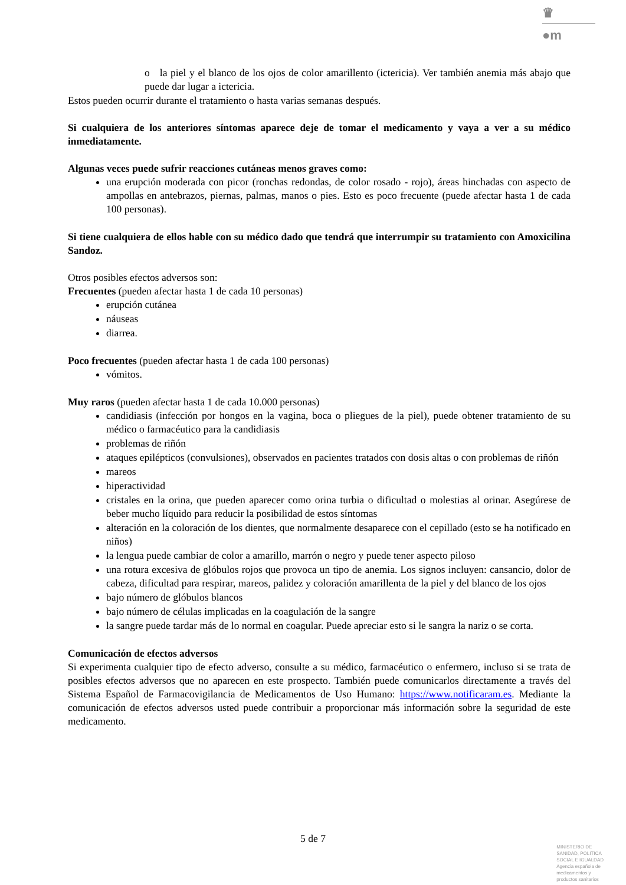♛
●m
o la piel y el blanco de los ojos de color amarillento (ictericia). Ver también anemia más abajo que puede dar lugar a ictericia.
Estos pueden ocurrir durante el tratamiento o hasta varias semanas después.
Si cualquiera de los anteriores síntomas aparece deje de tomar el medicamento y vaya a ver a su médico inmediatamente.
Algunas veces puede sufrir reacciones cutáneas menos graves como:
una erupción moderada con picor (ronchas redondas, de color rosado - rojo), áreas hinchadas con aspecto de ampollas en antebrazos, piernas, palmas, manos o pies. Esto es poco frecuente (puede afectar hasta 1 de cada 100 personas).
Si tiene cualquiera de ellos hable con su médico dado que tendrá que interrumpir su tratamiento con Amoxicilina Sandoz.
Otros posibles efectos adversos son:
Frecuentes (pueden afectar hasta 1 de cada 10 personas)
erupción cutánea
náuseas
diarrea.
Poco frecuentes (pueden afectar hasta 1 de cada 100 personas)
vómitos.
Muy raros (pueden afectar hasta 1 de cada 10.000 personas)
candidiasis (infección por hongos en la vagina, boca o pliegues de la piel), puede obtener tratamiento de su médico o farmacéutico para la candidiasis
problemas de riñón
ataques epilépticos (convulsiones), observados en pacientes tratados con dosis altas o con problemas de riñón
mareos
hiperactividad
cristales en la orina, que pueden aparecer como orina turbia o dificultad o molestias al orinar. Asegúrese de beber mucho líquido para reducir la posibilidad de estos síntomas
alteración en la coloración de los dientes, que normalmente desaparece con el cepillado (esto se ha notificado en niños)
la lengua puede cambiar de color a amarillo, marrón o negro y puede tener aspecto piloso
una rotura excesiva de glóbulos rojos que provoca un tipo de anemia. Los signos incluyen: cansancio, dolor de cabeza, dificultad para respirar, mareos, palidez y coloración amarillenta de la piel y del blanco de los ojos
bajo número de glóbulos blancos
bajo número de células implicadas en la coagulación de la sangre
la sangre puede tardar más de lo normal en coagular. Puede apreciar esto si le sangra la nariz o se corta.
Comunicación de efectos adversos
Si experimenta cualquier tipo de efecto adverso, consulte a su médico, farmacéutico o enfermero, incluso si se trata de posibles efectos adversos que no aparecen en este prospecto. También puede comunicarlos directamente a través del Sistema Español de Farmacovigilancia de Medicamentos de Uso Humano: https://www.notificaram.es. Mediante la comunicación de efectos adversos usted puede contribuir a proporcionar más información sobre la seguridad de este medicamento.
5 de 7
MINISTERIO DE
SANIDAD, POLITICA
SOCIAL E IGUALDAD
Agencia española de
medicamentos y
productos sanitarios